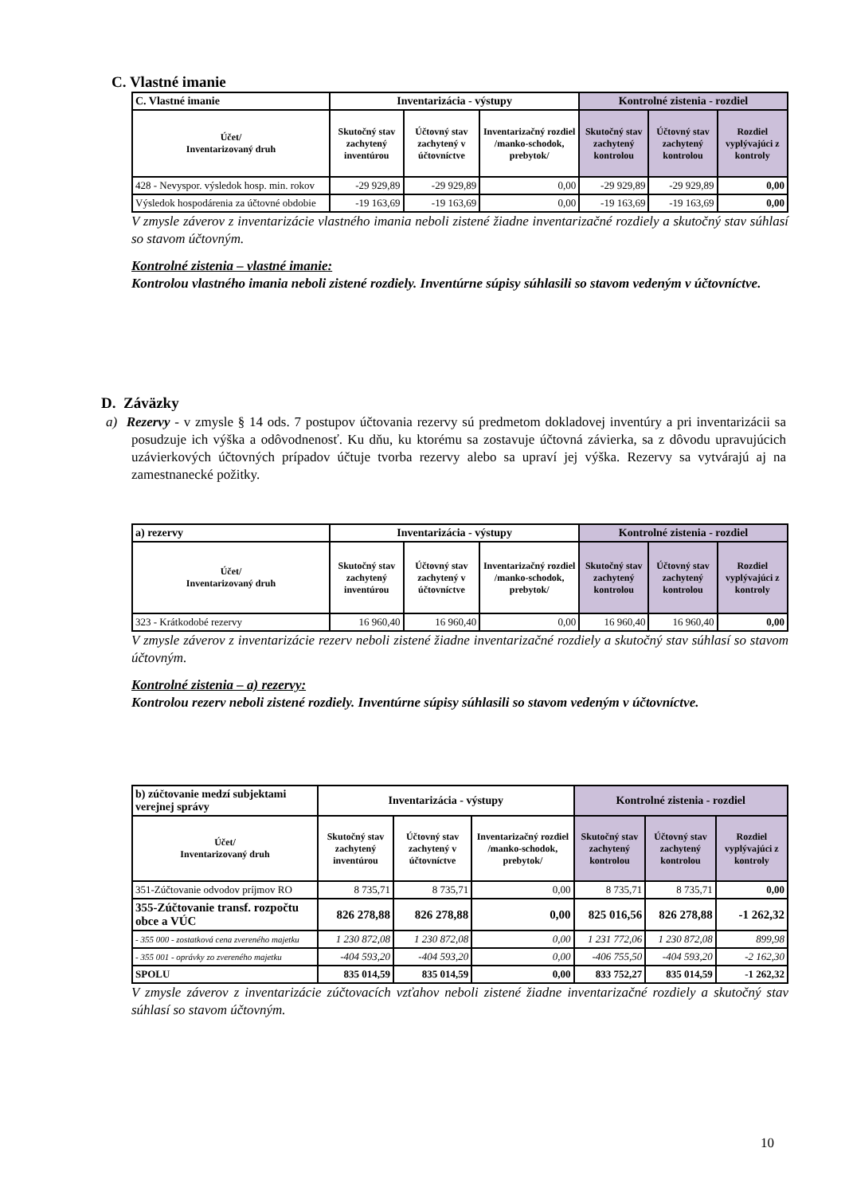C. Vlastné imanie
| C. Vlastné imanie | Inventarizácia - výstupy | | | Kontrolné zistenia - rozdiel | | |
| --- | --- | --- | --- | --- | --- | --- |
| Účet/ Inventarizovaný druh | Skutočný stav zachytený inventúrou | Účtovný stav zachytený v účtovníctve | Inventarizačný rozdiel /manko-schodok, prebytok/ | Skutočný stav zachytený kontrolou | Účtovný stav zachytený kontrolou | Rozdiel vyplývajúci z kontroly |
| 428 - Nevyspor. výsledok hosp. min. rokov | -29 929,89 | -29 929,89 | 0,00 | -29 929,89 | -29 929,89 | 0,00 |
| Výsledok hospodárenia za účtovné obdobie | -19 163,69 | -19 163,69 | 0,00 | -19 163,69 | -19 163,69 | 0,00 |
V zmysle záverov z inventarizácie vlastného imania neboli zistené žiadne inventarizačné rozdiely a skutočný stav súhlasí so stavom účtovným.
Kontrolné zistenia – vlastné imanie:
Kontrolou vlastného imania neboli zistené rozdiely. Inventúrne súpisy súhlasili so stavom vedeným v účtovníctve.
D. Záväzky
a) Rezervy - v zmysle § 14 ods. 7 postupov účtovania rezervy sú predmetom dokladovej inventúry a pri inventarizácii sa posudzuje ich výška a odôvodnenosť. Ku dňu, ku ktorému sa zostavuje účtovná závierka, sa z dôvodu upravujúcich uzávierkových účtovných prípadov účtuje tvorba rezervy alebo sa upraví jej výška. Rezervy sa vytvárajú aj na zamestnanecké požitky.
| a) rezervy | Inventarizácia - výstupy | | | Kontrolné zistenia - rozdiel | | |
| --- | --- | --- | --- | --- | --- | --- |
| Účet/ Inventarizovaný druh | Skutočný stav zachytený inventúrou | Účtovný stav zachytený v účtovníctve | Inventarizačný rozdiel /manko-schodok, prebytok/ | Skutočný stav zachytený kontrolou | Účtovný stav zachytený kontrolou | Rozdiel vyplývajúci z kontroly |
| 323 - Krátkodobé rezervy | 16 960,40 | 16 960,40 | 0,00 | 16 960,40 | 16 960,40 | 0,00 |
V zmysle záverov z inventarizácie rezerv neboli zistené žiadne inventarizačné rozdiely a skutočný stav súhlasí so stavom účtovným.
Kontrolné zistenia – a) rezervy:
Kontrolou rezerv neboli zistené rozdiely. Inventúrne súpisy súhlasili so stavom vedeným v účtovníctve.
| b) zúčtovanie medzí subjektami verejnej správy | Inventarizácia - výstupy | | | Kontrolné zistenia - rozdiel | | |
| --- | --- | --- | --- | --- | --- | --- |
| Účet/ Inventarizovaný druh | Skutočný stav zachytený inventúrou | Účtovný stav zachytený v účtovníctve | Inventarizačný rozdiel /manko-schodok, prebytok/ | Skutočný stav zachytený kontrolou | Účtovný stav zachytený kontrolou | Rozdiel vyplývajúci z kontroly |
| 351-Zúčtovanie odvodov príjmov RO | 8 735,71 | 8 735,71 | 0,00 | 8 735,71 | 8 735,71 | 0,00 |
| 355-Zúčtovanie transf. rozpočtu obce a VÚC | 826 278,88 | 826 278,88 | 0,00 | 825 016,56 | 826 278,88 | -1 262,32 |
| - 355 000 - zostatková cena zvereného majetku | 1 230 872,08 | 1 230 872,08 | 0,00 | 1 231 772,06 | 1 230 872,08 | 899,98 |
| - 355 001 - oprávky zo zvereného majetku | -404 593,20 | -404 593,20 | 0,00 | -406 755,50 | -404 593,20 | -2 162,30 |
| SPOLU | 835 014,59 | 835 014,59 | 0,00 | 833 752,27 | 835 014,59 | -1 262,32 |
V zmysle záverov z inventarizácie zúčtovacích vzťahov neboli zistené žiadne inventarizačné rozdiely a skutočný stav súhlasí so stavom účtovným.
10